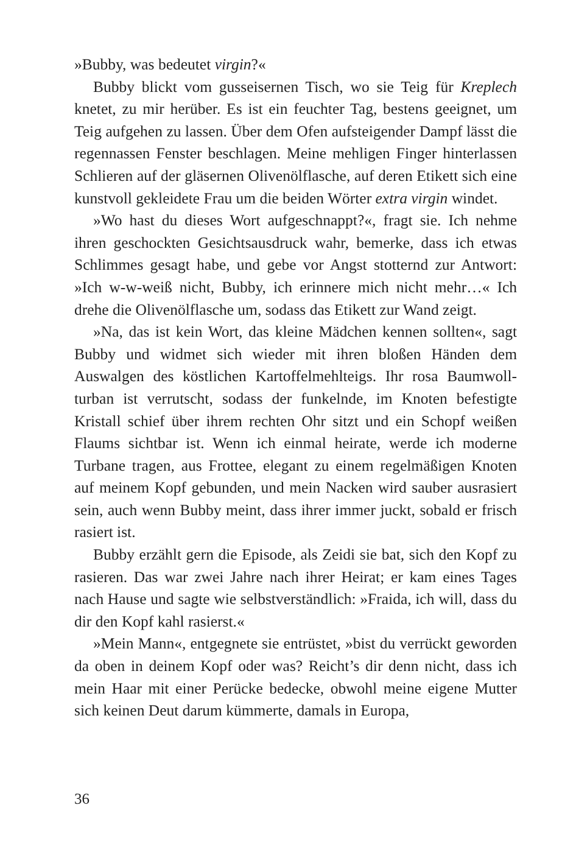»Bubby, was bedeutet virgin?«
Bubby blickt vom gusseisernen Tisch, wo sie Teig für Kreplech knetet, zu mir herüber. Es ist ein feuchter Tag, bestens geeignet, um Teig aufgehen zu lassen. Über dem Ofen aufsteigender Dampf lässt die regennassen Fenster beschlagen. Meine mehligen Finger hinterlassen Schlieren auf der gläsernen Olivenölflasche, auf deren Etikett sich eine kunstvoll gekleidete Frau um die beiden Wörter extra virgin windet.
»Wo hast du dieses Wort aufgeschnappt?«, fragt sie. Ich nehme ihren geschockten Gesichtsausdruck wahr, bemerke, dass ich etwas Schlimmes gesagt habe, und gebe vor Angst stotternd zur Antwort: »Ich w-w-weiß nicht, Bubby, ich erinnere mich nicht mehr…« Ich drehe die Olivenölflasche um, sodass das Etikett zur Wand zeigt.
»Na, das ist kein Wort, das kleine Mädchen kennen sollten«, sagt Bubby und widmet sich wieder mit ihren bloßen Händen dem Auswalgen des köstlichen Kartoffelmehlteigs. Ihr rosa Baumwoll­turban ist verrutscht, sodass der funkelnde, im Knoten befestigte Kristall schief über ihrem rechten Ohr sitzt und ein Schopf weißen Flaums sichtbar ist. Wenn ich einmal heirate, werde ich moderne Turbane tragen, aus Frottee, elegant zu einem regelmäßigen Kno­ten auf meinem Kopf gebunden, und mein Nacken wird sauber ausrasiert sein, auch wenn Bubby meint, dass ihrer immer juckt, sobald er frisch rasiert ist.
Bubby erzählt gern die Episode, als Zeidi sie bat, sich den Kopf zu rasieren. Das war zwei Jahre nach ihrer Heirat; er kam eines Tages nach Hause und sagte wie selbstverständlich: »Fraida, ich will, dass du dir den Kopf kahl rasierst.«
»Mein Mann«, entgegnete sie entrüstet, »bist du verrückt gewor­den da oben in deinem Kopf oder was? Reicht’s dir denn nicht, dass ich mein Haar mit einer Perücke bedecke, obwohl meine eigene Mutter sich keinen Deut darum kümmerte, damals in Europa,
36